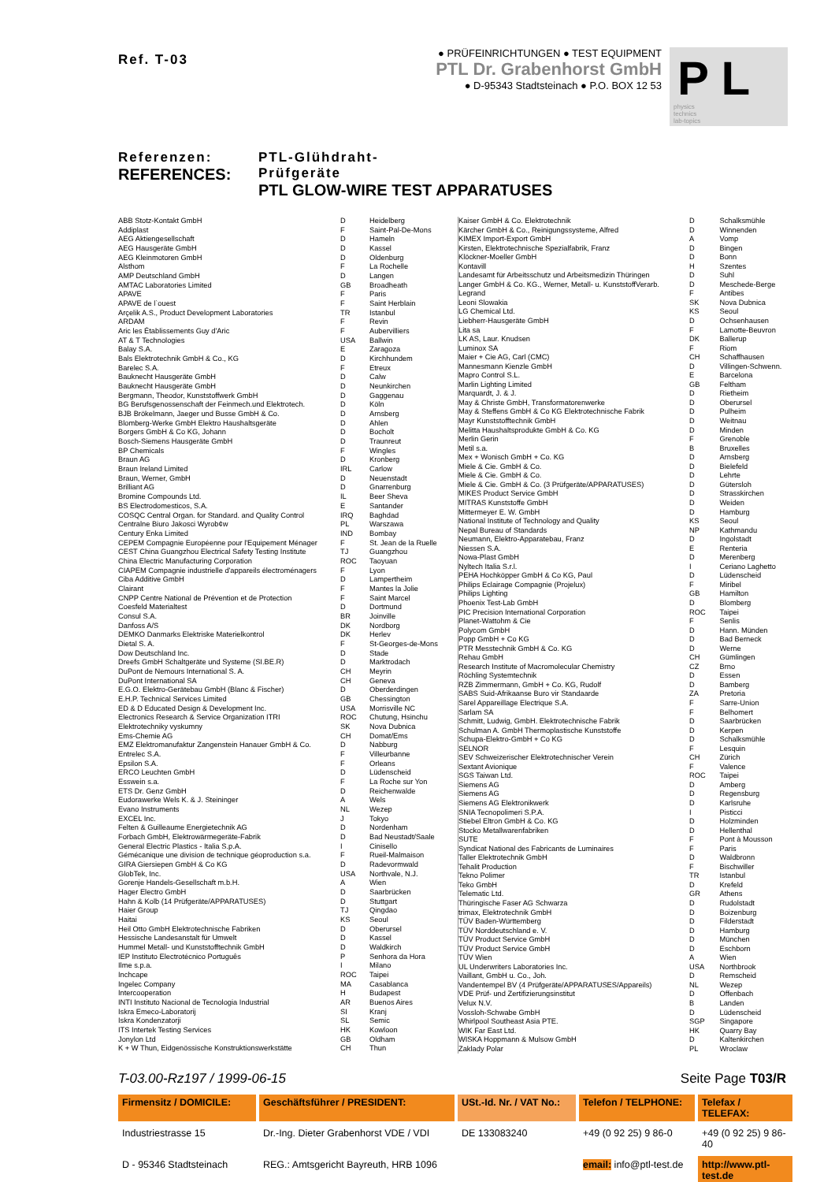Ref. T-03
● PRÜFEINRICHTUNGEN ● TEST EQUIPMENT
PTL Dr. Grabenhorst GmbH
● D-95343 Stadtsteinach ● P.O. BOX 12 53
P L physics
technics
lab-topics
Referenzen:
REFERENCES:
PTL-Glühdraht-Prüfgeräte
PTL GLOW-WIRE TEST APPARATUSES
| ABB Stotz-Kontakt GmbH | D | Heidelberg |
| Addiplast | F | Saint-Pal-De-Mons |
| AEG Aktiengesellschaft | D | Hameln |
| AEG Hausgeräte GmbH | D | Kassel |
| AEG Kleinmotoren GmbH | D | Oldenburg |
| Alsthom | F | La Rochelle |
| AMP Deutschland GmbH | D | Langen |
| AMTAC Laboratories Limited | GB | Broadheath |
| APAVE | F | Paris |
| APAVE de l`ouest | F | Saint Herblain |
| Arçelik A.S., Product Development Laboratories | TR | Istanbul |
| ARDAM | F | Revin |
| Aric les Établissements Guy d'Aric | F | Aubervilliers |
| AT & T Technologies | USA | Ballwin |
| Balay S.A. | E | Zaragoza |
| Bals Elektrotechnik GmbH & Co., KG | D | Kirchhundem |
| Barelec S.A. | F | Etreux |
| Bauknecht Hausgeräte GmbH | D | Calw |
| Bauknecht Hausgeräte GmbH | D | Neunkirchen |
| Bergmann, Theodor, Kunststoffwerk GmbH | D | Gaggenau |
| BG Berufsgenossenschaft der Feinmech.und Elektrotech. | D | Köln |
| BJB Brökelmann, Jaeger und Busse GmbH & Co. | D | Arnsberg |
| Blomberg-Werke GmbH Elektro Haushaltsgeräte | D | Ahlen |
| Borgers GmbH & Co KG, Johann | D | Bocholt |
| Bosch-Siemens Hausgeräte GmbH | D | Traunreut |
| BP Chemicals | F | Wingles |
| Braun AG | D | Kronberg |
| Braun Ireland Limited | IRL | Carlow |
| Braun, Werner, GmbH | D | Neuenstadt |
| Brilliant AG | D | Gnarrenburg |
| Bromine Compounds Ltd. | IL | Beer Sheva |
| BS Electrodomesticos, S.A. | E | Santander |
| COSQC Central Organ. for Standard. and Quality Control | IRQ | Baghdad |
| Centralne Biuro Jakosci Wyrob¢w | PL | Warszawa |
| Century Enka Limited | IND | Bombay |
| CEPEM Compagnie Européenne pour l'Equipement Ménager | F | St. Jean de la Ruelle |
| CEST China Guangzhou Electrical Safety Testing Institute | TJ | Guangzhou |
| China Electric Manufacturing Corporation | ROC | Taoyuan |
| CIAPEM Compagnie industrielle d'appareils électroménagers | F | Lyon |
| Ciba Additive GmbH | D | Lampertheim |
| Clairant | F | Mantes la Jolie |
| CNPP Centre National de Prévention et de Protection | F | Saint Marcel |
| Coesfeld Materialtest | D | Dortmund |
| Consul S.A. | BR | Joinville |
| Danfoss A/S | DK | Nordborg |
| DEMKO Danmarks Elektriske Materielkontrol | DK | Herlev |
| Dietal S. A. | F | St-Georges-de-Mons |
| Dow Deutschland Inc. | D | Stade |
| Dreefs GmbH Schaltgeräte und Systeme (SI.BE.R) | D | Marktrodach |
| DuPont de Nemours International S. A. | CH | Meyrin |
| DuPont International SA | CH | Geneva |
| E.G.O. Elektro-Gerätebau GmbH (Blanc & Fischer) | D | Oberderdingen |
| E.H.P. Technical Services Limited | GB | Chessington |
| ED & D Educated Design & Development Inc. | USA | Morrisville NC |
| Electronics Research & Service Organization ITRI | ROC | Chutung, Hsinchu |
| Elektrotechniky vyskumny | SK | Nova Dubnica |
| Ems-Chemie AG | CH | Domat/Ems |
| EMZ Elektromanufaktur Zangenstein Hanauer GmbH & Co. | D | Nabburg |
| Entrelec S.A. | F | Villeurbanne |
| Epsilon S.A. | F | Orleans |
| ERCO Leuchten GmbH | D | Lüdenscheid |
| Esswein s.a. | F | La Roche sur Yon |
| ETS Dr. Genz GmbH | D | Reichenwalde |
| Eudorawerke Wels K. & J. Steininger | A | Wels |
| Evano Instruments | NL | Wezep |
| EXCEL Inc. | J | Tokyo |
| Felten & Guilleaume Energietechnik AG | D | Nordenham |
| Forbach GmbH, Elektrowärmegeräte-Fabrik | D | Bad Neustadt/Saale |
| General Electric Plastics - Italia S.p.A. | I | Cinisello |
| Gémécanique une division de technique géoproduction s.a. | F | Rueil-Malmaison |
| GIRA Giersiepen GmbH & Co KG | D | Radevormwald |
| GlobTek, Inc. | USA | Northvale, N.J. |
| Gorenje Handels-Gesellschaft m.b.H. | A | Wien |
| Hager Electro GmbH | D | Saarbrücken |
| Hahn & Kolb (14 Prüfgeräte/APPARATUSES) | D | Stuttgart |
| Haier Group | TJ | Qingdao |
| Haitai | KS | Seoul |
| Heil Otto GmbH Elektrotechnische Fabriken | D | Oberursel |
| Hessische Landesanstalt für Umwelt | D | Kassel |
| Hummel Metall- und Kunststofftechnik GmbH | D | Waldkirch |
| IEP Instituto Electrotécnico Português | P | Senhora da Hora |
| Ilme s.p.a. | I | Milano |
| Inchcape | ROC | Taipei |
| Ingelec Company | MA | Casablanca |
| Intercooperation | H | Budapest |
| INTI Instituto Nacional de Tecnologia Industrial | AR | Buenos Aires |
| Iskra Emeco-Laboratorij | SI | Kranj |
| Iskra Kondenzatorji | SL | Semic |
| ITS Intertek Testing Services | HK | Kowloon |
| Jonylon Ltd | GB | Oldham |
| K + W Thun, Eidgenössische Konstruktionswerkstätte | CH | Thun |
| Kaiser GmbH & Co. Elektrotechnik | D | Schalksmühle |
| Kärcher GmbH & Co., Reinigungssysteme, Alfred | D | Winnenden |
| KIMEX Import-Export GmbH | A | Vomp |
| Kirsten, Elektrotechnische Spezialfabrik, Franz | D | Bingen |
| Klöckner-Moeller GmbH | D | Bonn |
| Kontavill | H | Szentes |
| Landesamt für Arbeitsschutz und Arbeitsmedizin Thüringen | D | Suhl |
| Langer GmbH & Co. KG., Werner, Metall- u. KunststoffVerarb. | D | Meschede-Berge |
| Legrand | F | Antibes |
| Leoni Slowakia | SK | Nova Dubnica |
| LG Chemical Ltd. | KS | Seoul |
| Liebherr-Hausgeräte GmbH | D | Ochsenhausen |
| Lita sa | F | Lamotte-Beuvron |
| LK AS, Laur. Knudsen | DK | Ballerup |
| Luminox SA | F | Riom |
| Maier + Cie AG, Carl (CMC) | CH | Schaffhausen |
| Mannesmann Kienzle GmbH | D | Villingen-Schwenn. |
| Mapro Control S.L. | E | Barcelona |
| Marlin Lighting Limited | GB | Feltham |
| Marquardt, J. & J. | D | Rietheim |
| May & Christe GmbH, Transformatorenwerke | D | Oberursel |
| May & Steffens GmbH & Co KG Elektrotechnische Fabrik | D | Pulheim |
| Mayr Kunststofftechnik GmbH | D | Weitnau |
| Melitta Haushaltsprodukte GmbH & Co. KG | D | Minden |
| Merlin Gerin | F | Grenoble |
| Metil s.a. | B | Bruxelles |
| Mex + Wonisch GmbH + Co. KG | D | Arnsberg |
| Miele & Cie. GmbH & Co. | D | Bielefeld |
| Miele & Cie. GmbH & Co. | D | Lehrte |
| Miele & Cie. GmbH & Co. (3 Prüfgeräte/APPARATUSES) | D | Gütersloh |
| MIKES Product Service GmbH | D | Strasskirchen |
| MITRAS Kunststoffe GmbH | D | Weiden |
| Mittermeyer E. W. GmbH | D | Hamburg |
| National Institute of Technology and Quality | KS | Seoul |
| Nepal Bureau of Standards | NP | Kathmandu |
| Neumann, Elektro-Apparatebau, Franz | D | Ingolstadt |
| Niessen S.A. | E | Renteria |
| Nowa-Plast GmbH | D | Merenberg |
| Nyltech Italia S.r.l. | I | Ceriano Laghetto |
| PEHA Hochköpper GmbH & Co KG, Paul | D | Lüdenscheid |
| Philips Eclairage Compagnie (Projelux) | F | Miribel |
| Philips Lighting | GB | Hamilton |
| Phoenix Test-Lab GmbH | D | Blomberg |
| PIC Precision International Corporation | ROC | Taipei |
| Planet-Wattohm & Cie | F | Senlis |
| Polycom GmbH | D | Hann. Münden |
| Popp GmbH + Co KG | D | Bad Berneck |
| PTR Messtechnik GmbH & Co. KG | D | Werne |
| Rehau GmbH | CH | Gümlingen |
| Research Institute of Macromolecular Chemistry | CZ | Brno |
| Röchling Systemtechnik | D | Essen |
| RZB Zimmermann, GmbH + Co. KG, Rudolf | D | Bamberg |
| SABS Suid-Afrikaanse Buro vir Standaarde | ZA | Pretoria |
| Sarel Appareillage Electrique S.A. | F | Sarre-Union |
| Sarlam SA | F | Belhomert |
| Schmitt, Ludwig, GmbH. Elektrotechnische Fabrik | D | Saarbrücken |
| Schulman A. GmbH Thermoplastische Kunststoffe | D | Kerpen |
| Schupa-Elektro-GmbH + Co KG | D | Schalksmühle |
| SELNOR | F | Lesquin |
| SEV Schweizerischer Elektrotechnischer Verein | CH | Zürich |
| Sextant Avionique | F | Valence |
| SGS Taiwan Ltd. | ROC | Taipei |
| Siemens AG | D | Amberg |
| Siemens AG | D | Regensburg |
| Siemens AG Elektronikwerk | D | Karlsruhe |
| SNIA Tecnopolimeri S.P.A. | I | Pisticci |
| Stiebel Eltron GmbH & Co. KG | D | Holzminden |
| Stocko Metallwarenfabriken | D | Hellenthal |
| SUTE | F | Pont à Mousson |
| Syndicat National des Fabricants de Luminaires | F | Paris |
| Taller Elektrotechnik GmbH | D | Waldbronn |
| Tehalit Production | F | Bischwiller |
| Tekno Polimer | TR | Istanbul |
| Teko GmbH | D | Krefeld |
| Telematic Ltd. | GR | Athens |
| Thüringische Faser AG Schwarza | D | Rudolstadt |
| trimax, Elektrotechnik GmbH | D | Boizenburg |
| TÜV Baden-Württemberg | D | Filderstadt |
| TÜV Norddeutschland e. V. | D | Hamburg |
| TÜV Product Service GmbH | D | München |
| TÜV Product Service GmbH | D | Eschborn |
| TÜV Wien | A | Wien |
| UL Underwriters Laboratories Inc. | USA | Northbrook |
| Vaillant, GmbH u. Co., Joh. | D | Remscheid |
| Vandentempel BV (4 Prüfgeräte/APPARATUSES/Appareils) | NL | Wezep |
| VDE Prüf- und Zertifizierungsinstitut | D | Offenbach |
| Velux N.V. | B | Landen |
| Vossloh-Schwabe GmbH | D | Lüdenscheid |
| Whirlpool Southeast Asia PTE. | SGP | Singapore |
| WIK Far East Ltd. | HK | Quarry Bay |
| WISKA Hoppmann & Mulsow GmbH | D | Kaltenkirchen |
| Zaklady Polar | PL | Wroclaw |
T-03.00-Rz197 / 1999-06-15 Seite Page T03/R
Firmensitz / DOMICILE:
Geschäftsführer / PRESIDENT:
USt.-Id. Nr. / VAT No.:
Telefon / TELPHONE:
Telefax / TELEFAX:
Industriestrasse 15
Dr.-Ing. Dieter Grabenhorst VDE / VDI
DE 133083240
+49 (0 92 25) 9 86-0
+49 (0 92 25) 9 86-40
D - 95346 Stadtsteinach
REG.: Amtsgericht Bayreuth, HRB 1096
email: info@ptl-test.de
http://www.ptl-test.de